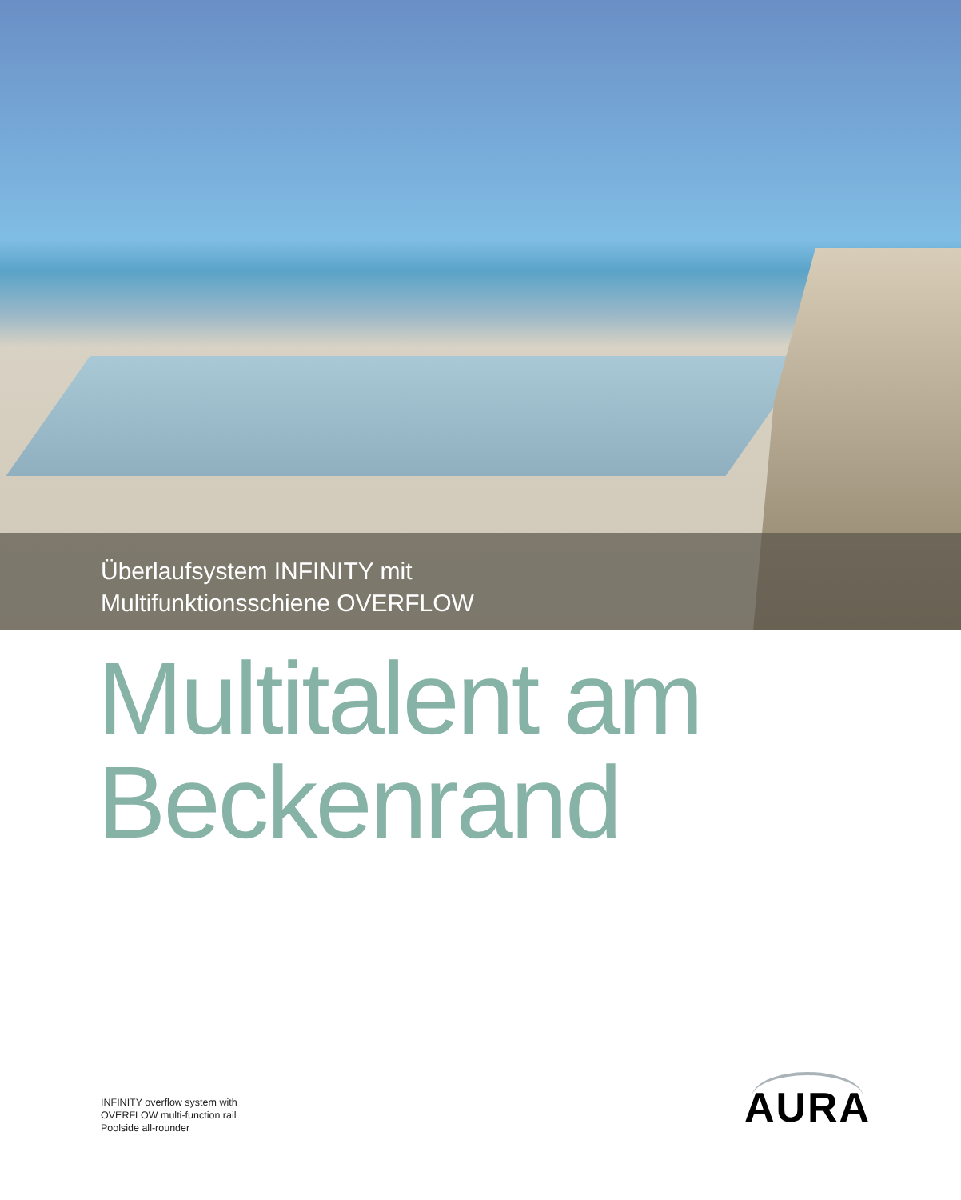Überlaufsystem INFINITY mit
Multifunktionsschiene OVERFLOW
Multitalent am
Beckenrand
INFINITY overflow system with
OVERFLOW multi-function rail
Poolside all-rounder
AURA